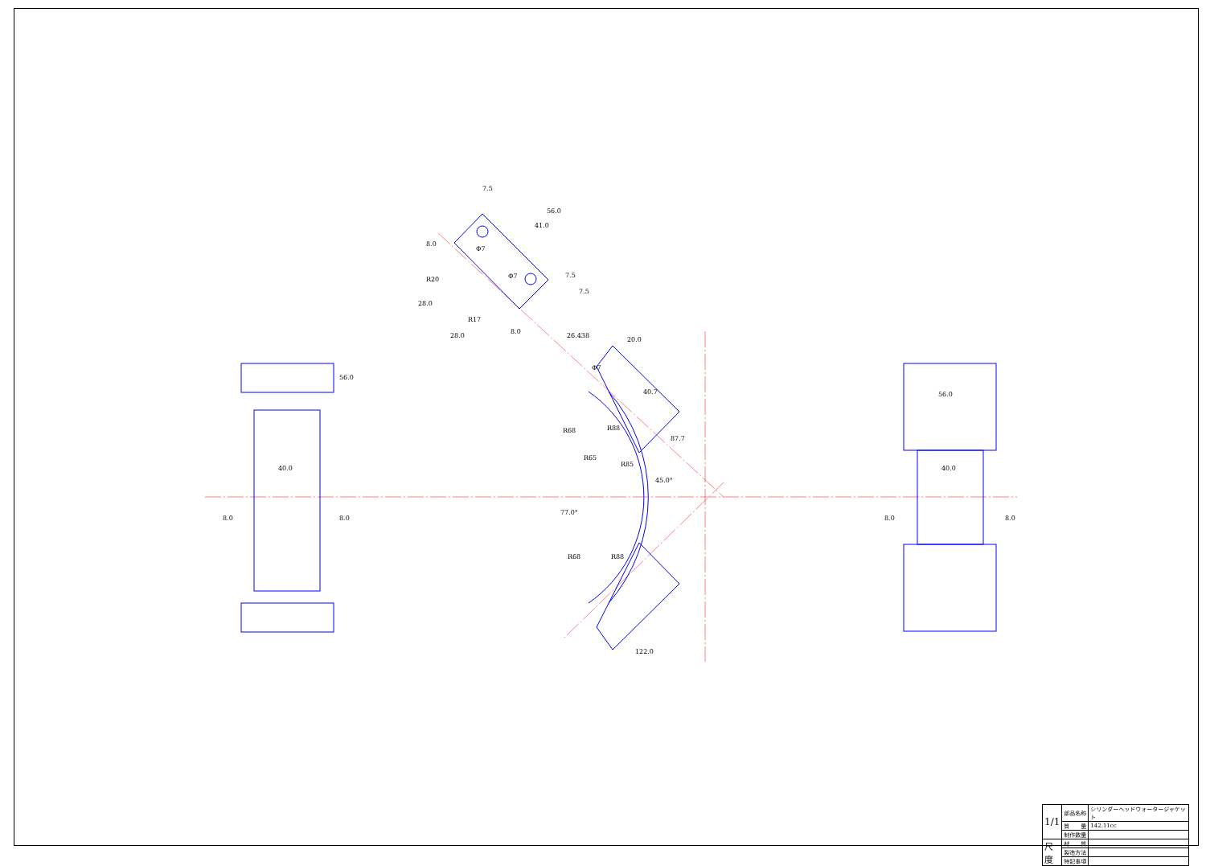56.0
40.0
8.0
8.0
56.0
40.0
8.0
8.0
122.0
56.0
41.0
7.5
8.0
R20
Φ7
28.0
28.0
8.0
R17
Φ7
7.5
7.5
26.438
20.0
Φ7
40.7
87.7
R68
R88
R65
R85
45.0°
77.0°
R68
R88
| 1/1 | 部品名称 | シリンダーヘッドウォータージャケット |
| | 質 量 | 142.11cc |
| | 制作数量 | |
| 尺 度 | 材 質 | |
| | 製造方法 | |
| | 特記事項 | |